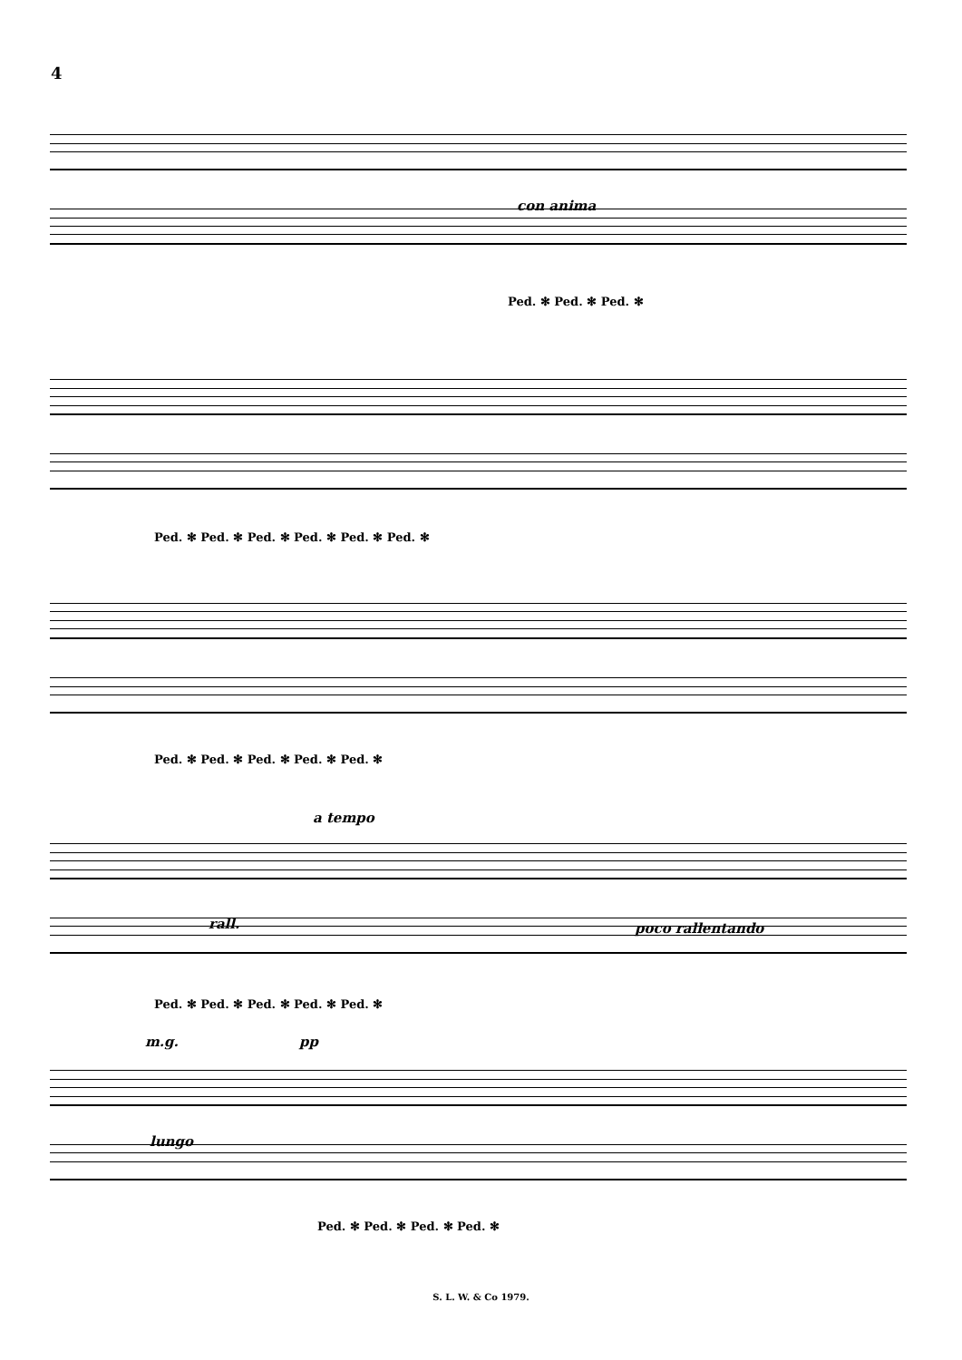4
con anima
Ped. ✻ Ped. ✻ Ped. ✻
Ped. ✻ Ped. ✻ Ped. ✻ Ped. ✻ Ped. ✻ Ped. ✻
Ped. ✻ Ped. ✻ Ped. ✻ Ped. ✻ Ped. ✻
a tempo
rall. poco rallentando
Ped. ✻ Ped. ✻ Ped. ✻ Ped. ✻ Ped. ✻
m.g. pp
lungo
Ped. ✻ Ped. ✻ Ped. ✻ Ped. ✻
S. L. W. & Co 1979.